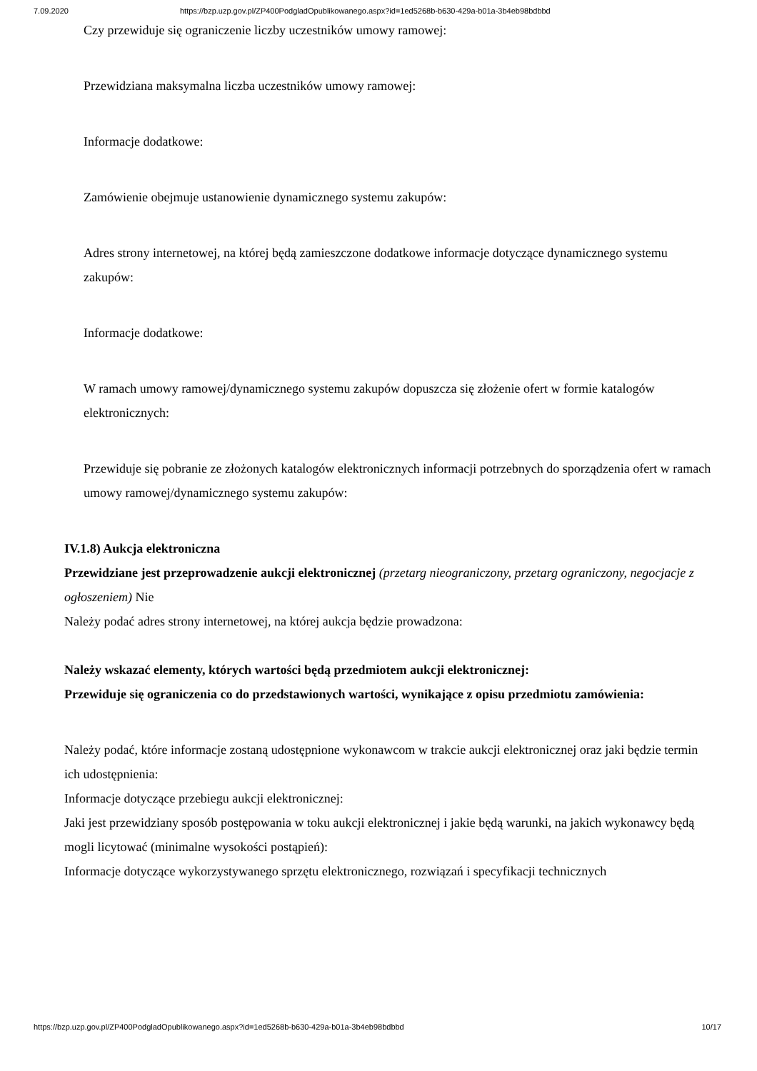7.09.2020 https://bzp.uzp.gov.pl/ZP400PodgladOpublikowanego.aspx?id=1ed5268b-b630-429a-b01a-3b4eb98bdbbd
Czy przewiduje się ograniczenie liczby uczestników umowy ramowej:
Przewidziana maksymalna liczba uczestników umowy ramowej:
Informacje dodatkowe:
Zamówienie obejmuje ustanowienie dynamicznego systemu zakupów:
Adres strony internetowej, na której będą zamieszczone dodatkowe informacje dotyczące dynamicznego systemu zakupów:
Informacje dodatkowe:
W ramach umowy ramowej/dynamicznego systemu zakupów dopuszcza się złożenie ofert w formie katalogów elektronicznych:
Przewiduje się pobranie ze złożonych katalogów elektronicznych informacji potrzebnych do sporządzenia ofert w ramach umowy ramowej/dynamicznego systemu zakupów:
IV.1.8) Aukcja elektroniczna
Przewidziane jest przeprowadzenie aukcji elektronicznej (przetarg nieograniczony, przetarg ograniczony, negocjacje z ogłoszeniem) Nie
Należy podać adres strony internetowej, na której aukcja będzie prowadzona:
Należy wskazać elementy, których wartości będą przedmiotem aukcji elektronicznej:
Przewiduje się ograniczenia co do przedstawionych wartości, wynikające z opisu przedmiotu zamówienia:
Należy podać, które informacje zostaną udostępnione wykonawcom w trakcie aukcji elektronicznej oraz jaki będzie termin ich udostępnienia:
Informacje dotyczące przebiegu aukcji elektronicznej:
Jaki jest przewidziany sposób postępowania w toku aukcji elektronicznej i jakie będą warunki, na jakich wykonawcy będą mogli licytować (minimalne wysokości postąpień):
Informacje dotyczące wykorzystywanego sprzętu elektronicznego, rozwiązań i specyfikacji technicznych
https://bzp.uzp.gov.pl/ZP400PodgladOpublikowanego.aspx?id=1ed5268b-b630-429a-b01a-3b4eb98bdbbd 10/17